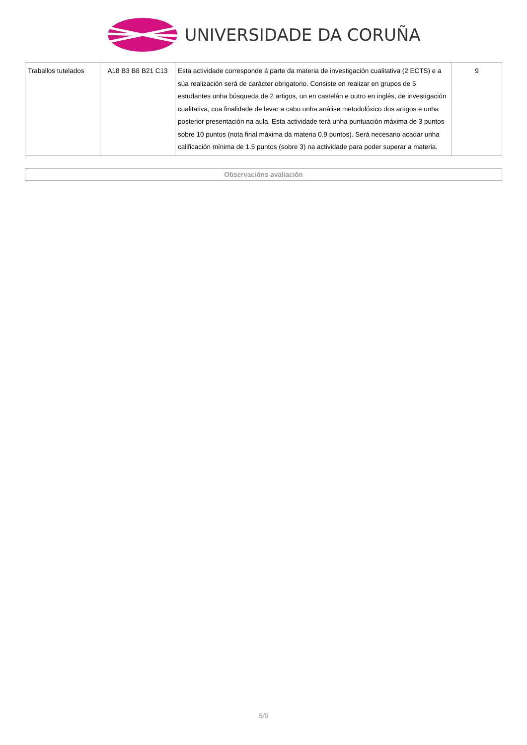UNIVERSIDADE DA CORUÑA
| Traballos tutelados | A18 B3 B8 B21 C13 | Esta actividade corresponde á parte da materia de investigación cualitativa (2 ECTS) e a súa realización será de carácter obrigatorio. Consiste en realizar en grupos de 5 estudantes unha búsqueda de 2 artigos, un en castelán e outro en inglés, de investigación cualitativa, coa finalidade de levar a cabo unha análise metodolóxico dos artigos e unha posterior presentación na aula. Esta actividade terá unha puntuación máxima de 3 puntos sobre 10 puntos (nota final máxima da materia 0.9 puntos). Será necesario acadar unha calificación mínima de 1.5 puntos (sobre 3) na actividade para poder superar a materia. | 9 |
Observacións avaliación
5/9